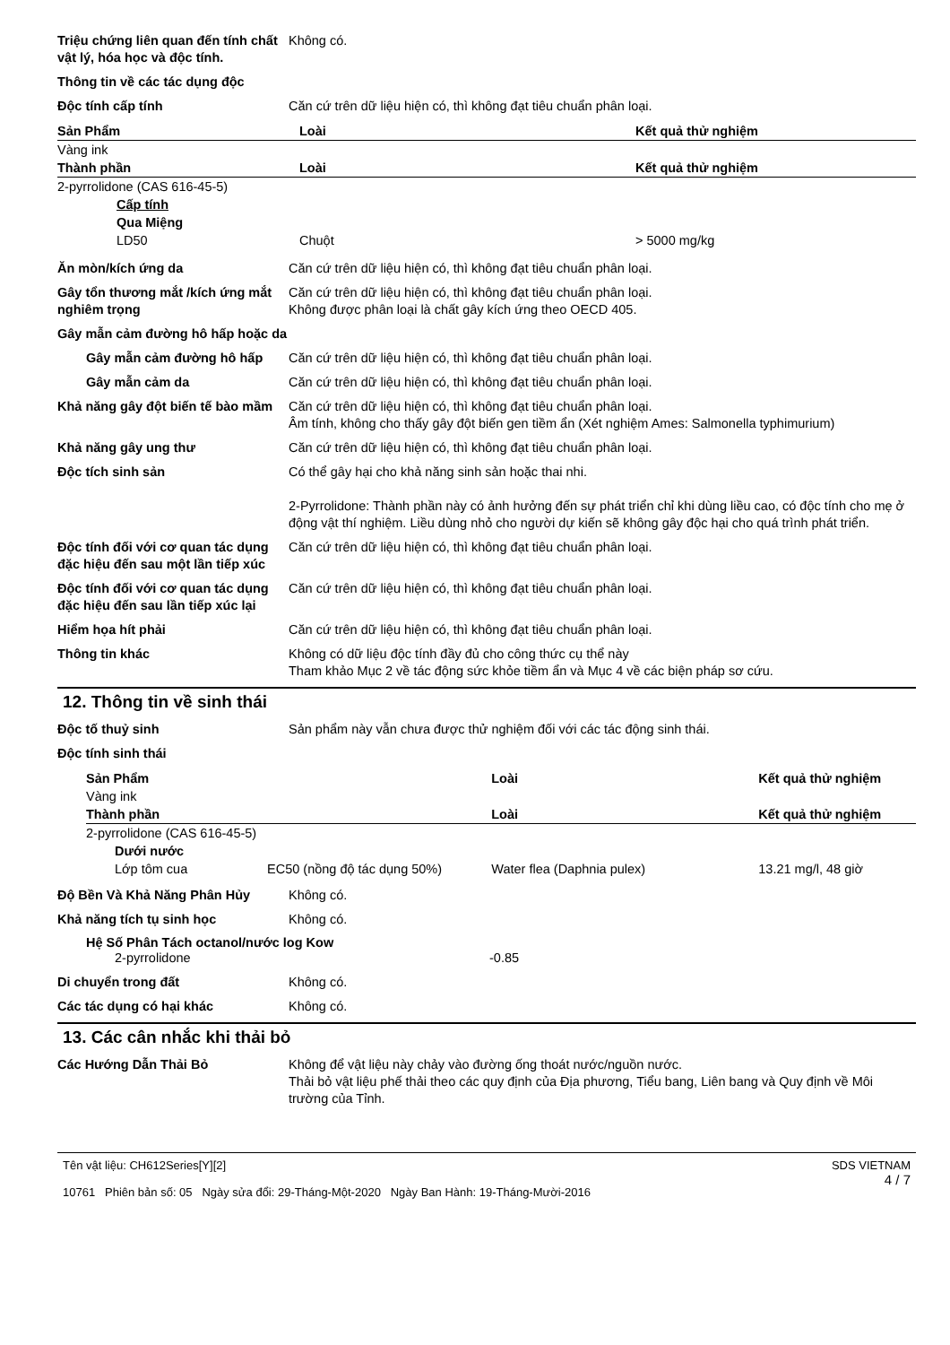Triệu chứng liên quan đến tính chất vật lý, hóa học và độc tính.
Không có.
Thông tin về các tác dụng độc
Độc tính cấp tính Căn cứ trên dữ liệu hiện có, thì không đạt tiêu chuẩn phân loại.
| Sản Phẩm | Loài | Kết quả thử nghiệm |
| --- | --- | --- |
| Vàng ink | | |
| Thành phần | Loài | Kết quả thử nghiệm |
| 2-pyrrolidone (CAS 616-45-5) | | |
| Cấp tính | | |
| Qua Miệng | | |
| LD50 | Chuột | > 5000 mg/kg |
Ăn mòn/kích ứng da Căn cứ trên dữ liệu hiện có, thì không đạt tiêu chuẩn phân loại.
Gây tổn thương mắt /kích ứng mắt nghiêm trọng
Căn cứ trên dữ liệu hiện có, thì không đạt tiêu chuẩn phân loại.
Không được phân loại là chất gây kích ứng theo OECD 405.
Gây mẫn cảm đường hô hấp hoặc da
Gây mẫn cảm đường hô hấp Căn cứ trên dữ liệu hiện có, thì không đạt tiêu chuẩn phân loại.
Gây mẫn cảm da Căn cứ trên dữ liệu hiện có, thì không đạt tiêu chuẩn phân loại.
Khả năng gây đột biến tế bào mầm
Căn cứ trên dữ liệu hiện có, thì không đạt tiêu chuẩn phân loại.
Âm tính, không cho thấy gây đột biến gen tiềm ẩn (Xét nghiệm Ames: Salmonella typhimurium)
Khả năng gây ung thư Căn cứ trên dữ liệu hiện có, thì không đạt tiêu chuẩn phân loại.
Độc tích sinh sản Có thể gây hại cho khả năng sinh sản hoặc thai nhi.
2-Pyrrolidone: Thành phần này có ảnh hưởng đến sự phát triển chỉ khi dùng liều cao, có độc tính cho mẹ ở động vật thí nghiệm. Liều dùng nhỏ cho người dự kiến sẽ không gây độc hại cho quá trình phát triển.
Độc tính đối với cơ quan tác dụng đặc hiệu đến sau một lần tiếp xúc
Căn cứ trên dữ liệu hiện có, thì không đạt tiêu chuẩn phân loại.
Độc tính đối với cơ quan tác dụng đặc hiệu đến sau lần tiếp xúc lại
Căn cứ trên dữ liệu hiện có, thì không đạt tiêu chuẩn phân loại.
Hiểm họa hít phải Căn cứ trên dữ liệu hiện có, thì không đạt tiêu chuẩn phân loại.
Thông tin khác Không có dữ liệu độc tính đầy đủ cho công thức cụ thể này
Tham khảo Mục 2 về tác động sức khỏe tiềm ẩn và Mục 4 về các biện pháp sơ cứu.
12. Thông tin về sinh thái
Độc tố thuỷ sinh Sản phẩm này vẫn chưa được thử nghiệm đối với các tác động sinh thái.
Độc tính sinh thái
| Sản Phẩm | | Loài | Kết quả thử nghiệm |
| --- | --- | --- | --- |
| Vàng ink | | | |
| Thành phần | | Loài | Kết quả thử nghiệm |
| 2-pyrrolidone (CAS 616-45-5) | | | |
| Dưới nước | | | |
| Lớp tôm cua | EC50 (nồng độ tác dụng 50%) | Water flea (Daphnia pulex) | 13.21 mg/l, 48 giờ |
Độ Bền Và Khả Năng Phân Hủy Không có.
Khả năng tích tụ sinh học Không có.
Hệ Số Phân Tách octanol/nước log Kow
2-pyrrolidone -0.85
Di chuyển trong đất Không có.
Các tác dụng có hại khác Không có.
13. Các cân nhắc khi thải bỏ
Các Hướng Dẫn Thải Bỏ Không để vật liệu này chảy vào đường ống thoát nước/nguồn nước.
Thải bỏ vật liệu phế thải theo các quy định của Địa phương, Tiểu bang, Liên bang và Quy định về Môi trường của Tỉnh.
Tên vật liệu: CH612Series[Y][2]
10761 Phiên bản số: 05 Ngày sửa đổi: 29-Tháng-Một-2020 Ngày Ban Hành: 19-Tháng-Mười-2016
SDS VIETNAM
4 / 7